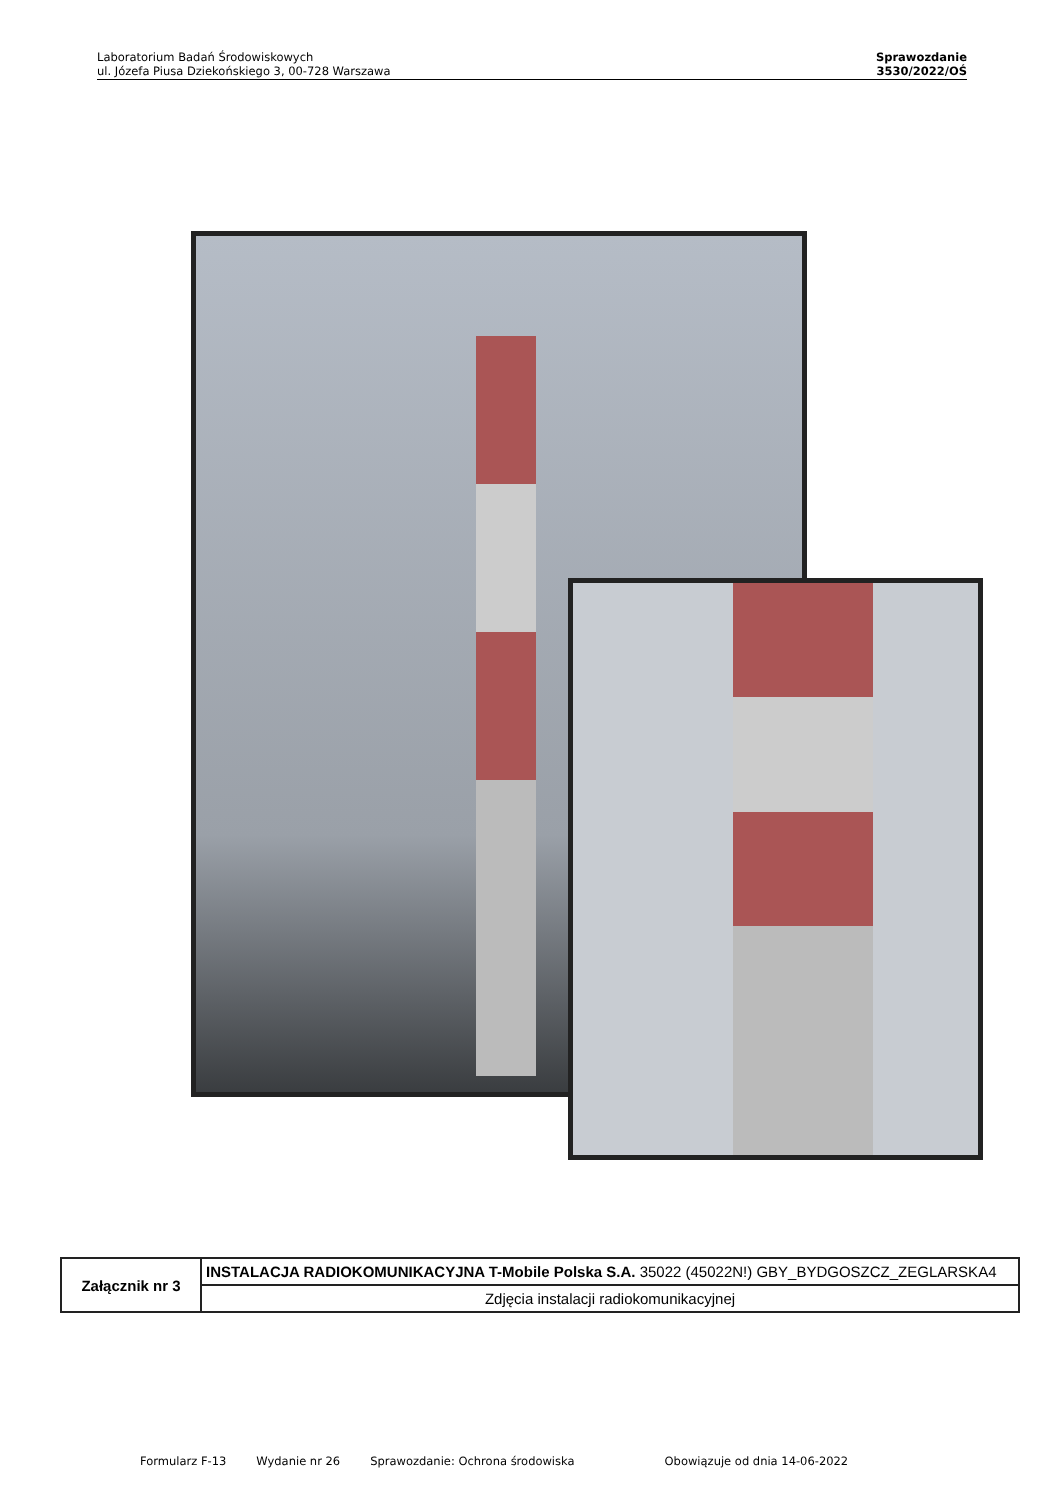Laboratorium Badań Środowiskowych
ul. Józefa Piusa Dziekońskiego 3, 00-728 Warszawa
Sprawozdanie
3530/2022/OŚ
| Załącznik nr 3 | INSTALACJA RADIOKOMUNIKACYJNA T-Mobile Polska S.A. 35022 (45022N!) GBY_BYDGOSZCZ_ZEGLARSKA4 |
| | Zdjęcia instalacji radiokomunikacyjnej |
Formularz F-13 Wydanie nr 26 Sprawozdanie: Ochrona środowiska Obowiązuje od dnia 14-06-2022